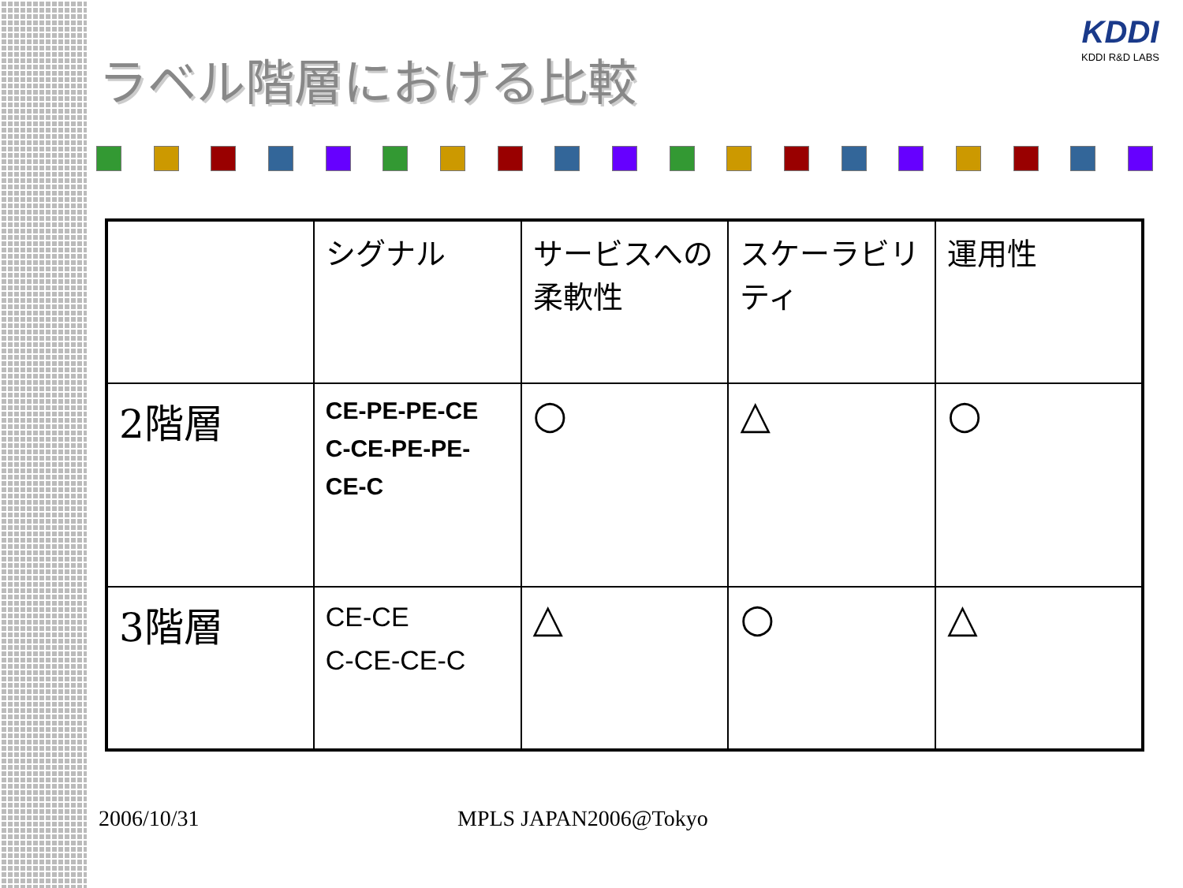KDDI
KDDI R&D LABS
ラベル階層における比較
| | シグナル | サービスへの柔軟性 | スケーラビリティ | 運用性 |
| 2階層 | CE-PE-PE-CE C-CE-PE-PE-CE-C | ○ | △ | ○ |
| 3階層 | CE-CE C-CE-CE-C | △ | ○ | △ |
2006/10/31 MPLS JAPAN2006@Tokyo